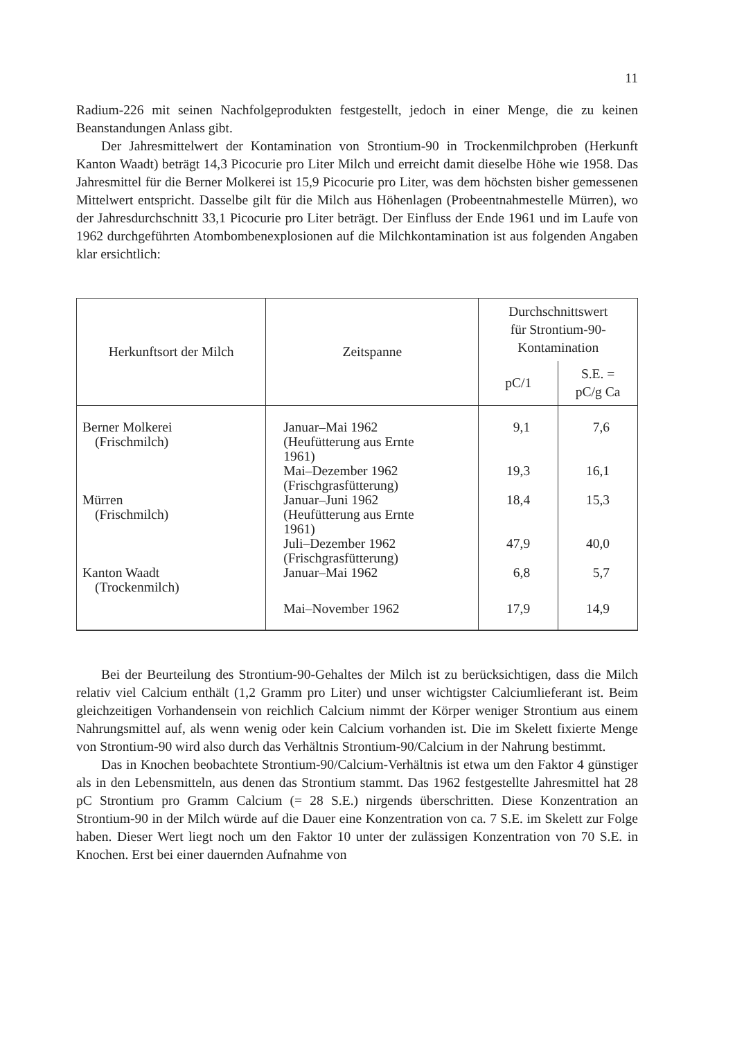11
Radium-226 mit seinen Nachfolgeprodukten festgestellt, jedoch in einer Menge, die zu keinen Beanstandungen Anlass gibt.
Der Jahresmittelwert der Kontamination von Strontium-90 in Trockenmilchproben (Herkunft Kanton Waadt) beträgt 14,3 Picocurie pro Liter Milch und erreicht damit dieselbe Höhe wie 1958. Das Jahresmittel für die Berner Molkerei ist 15,9 Picocurie pro Liter, was dem höchsten bisher gemessenen Mittelwert entspricht. Dasselbe gilt für die Milch aus Höhenlagen (Probeentnahmestelle Mürren), wo der Jahresdurchschnitt 33,1 Picocurie pro Liter beträgt. Der Einfluss der Ende 1961 und im Laufe von 1962 durchgeführten Atombombenexplosionen auf die Milchkontamination ist aus folgenden Angaben klar ersichtlich:
| Herkunftsort der Milch | Zeitspanne | Durchschnittswert für Strontium-90- Kontamination | |
| --- | --- | --- | --- |
| | | pC/1 | S.E. = pC/g Ca |
| Berner Molkerei (Frischmilch) | Januar–Mai 1962 (Heufütterung aus Ernte 1961) | 9,1 | 7,6 |
| | Mai–Dezember 1962 (Frischgrasfütterung) | 19,3 | 16,1 |
| Mürren (Frischmilch) | Januar–Juni 1962 (Heufütterung aus Ernte 1961) | 18,4 | 15,3 |
| | Juli–Dezember 1962 (Frischgrasfütterung) | 47,9 | 40,0 |
| Kanton Waadt (Trockenmilch) | Januar–Mai 1962 | 6,8 | 5,7 |
| | Mai–November 1962 | 17,9 | 14,9 |
Bei der Beurteilung des Strontium-90-Gehaltes der Milch ist zu berücksichtigen, dass die Milch relativ viel Calcium enthält (1,2 Gramm pro Liter) und unser wichtigster Calciumlieferant ist. Beim gleichzeitigen Vorhandensein von reichlich Calcium nimmt der Körper weniger Strontium aus einem Nahrungsmittel auf, als wenn wenig oder kein Calcium vorhanden ist. Die im Skelett fixierte Menge von Strontium-90 wird also durch das Verhältnis Strontium-90/Calcium in der Nahrung bestimmt.
Das in Knochen beobachtete Strontium-90/Calcium-Verhältnis ist etwa um den Faktor 4 günstiger als in den Lebensmitteln, aus denen das Strontium stammt. Das 1962 festgestellte Jahresmittel hat 28 pC Strontium pro Gramm Calcium (= 28 S.E.) nirgends überschritten. Diese Konzentration an Strontium-90 in der Milch würde auf die Dauer eine Konzentration von ca. 7 S.E. im Skelett zur Folge haben. Dieser Wert liegt noch um den Faktor 10 unter der zulässigen Konzentration von 70 S.E. in Knochen. Erst bei einer dauernden Aufnahme von